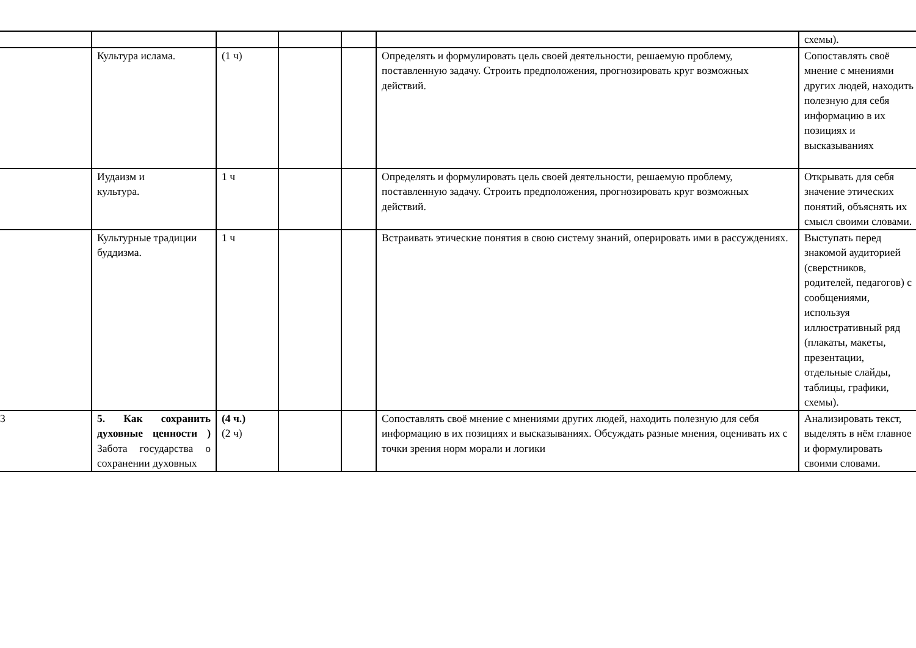| | | | | | | схемы). |
| | Культура ислама. | (1 ч) | | | Определять и формулировать цель своей деятельности, решаемую проблему, поставленную задачу. Строить предположения, прогнозировать круг возможных действий. | Сопоставлять своё мнение с мнениями других людей, находить полезную для себя информацию в их позициях и высказываниях |
| | Иудаизм и культура. | 1 ч | | | Определять и формулировать цель своей деятельности, решаемую проблему, поставленную задачу. Строить предположения, прогнозировать круг возможных действий. | Открывать для себя значение этических понятий, объяснять их смысл своими словами. |
| | Культурные традиции буддизма. | 1 ч | | | Встраивать этические понятия в свою систему знаний, оперировать ими в рассуждениях. | Выступать перед знакомой аудиторией (сверстников, родителей, педагогов) с сообщениями, используя иллюстративный ряд (плакаты, макеты, презентации, отдельные слайды, таблицы, графики, схемы). |
| 3 | 5. Как сохранить духовные ценности ) Забота государства о сохранении духовных | (4 ч.) (2 ч) | | | Сопоставлять своё мнение с мнениями других людей, находить полезную для себя информацию в их позициях и высказываниях. Обсуждать разные мнения, оценивать их с точки зрения норм морали и логики | Анализировать текст, выделять в нём главное и формулировать своими словами. |